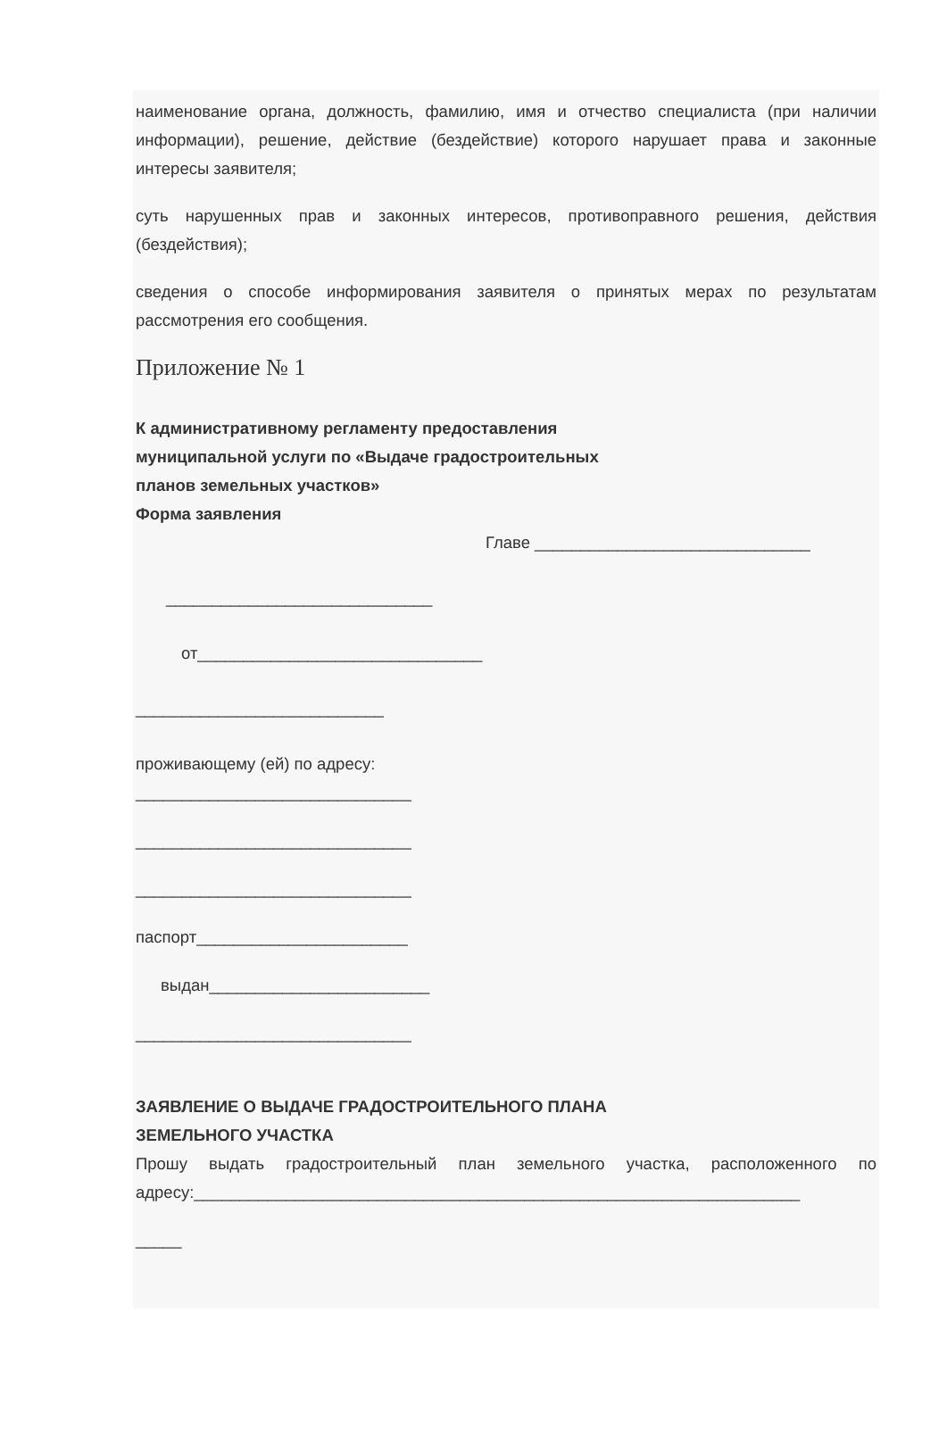наименование органа, должность, фамилию, имя и отчество специалиста (при наличии информации), решение, действие (бездействие) которого нарушает права и законные интересы заявителя;
суть нарушенных прав и законных интересов, противоправного решения, действия (бездействия);
сведения о способе информирования заявителя о принятых мерах по результатам рассмотрения его сообщения.
Приложение № 1
К административному регламенту предоставления
муниципальной услуги по «Выдаче градостроительных
планов земельных участков»
Форма заявления
Главе ______________________________
_____________________________
от_______________________________
___________________________
проживающему (ей) по адресу:
______________________________
______________________________
______________________________
паспорт_______________________
выдан________________________
______________________________
ЗАЯВЛЕНИЕ О ВЫДАЧЕ ГРАДОСТРОИТЕЛЬНОГО ПЛАНА
ЗЕМЕЛЬНОГО УЧАСТКА
Прошу выдать градостроительный план земельного участка, расположенного по адресу:__________________________________________________________________
_____